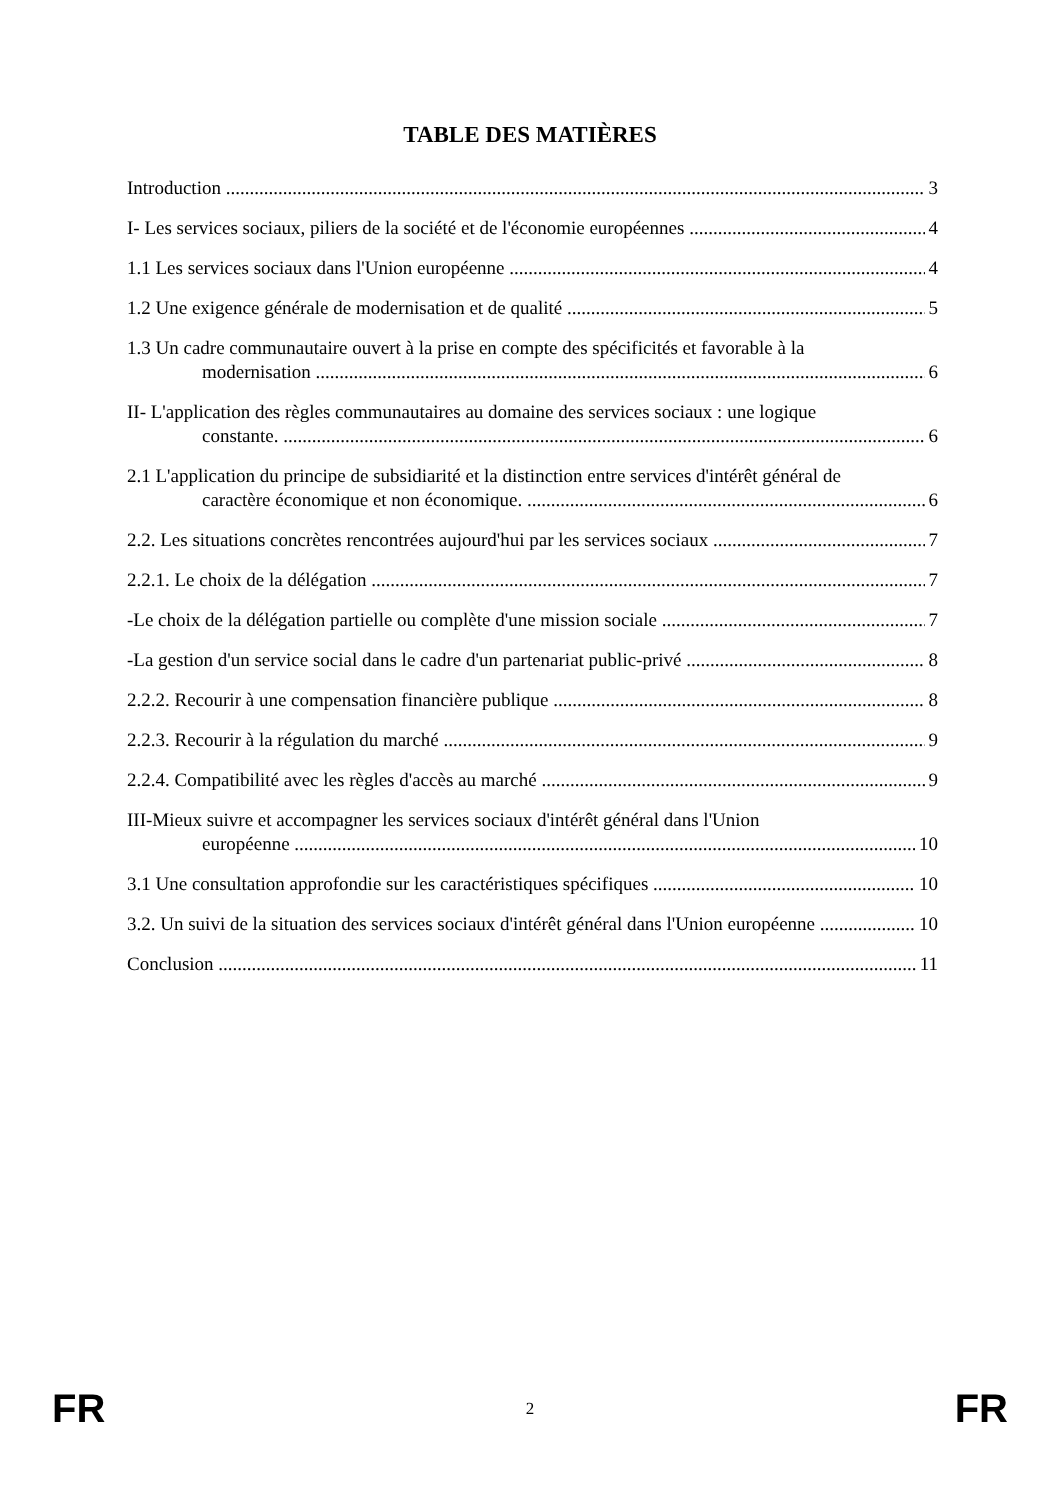TABLE DES MATIÈRES
Introduction
3
I- Les services sociaux, piliers de la société et de l'économie européennes
4
1.1 Les services sociaux dans l'Union européenne
4
1.2 Une exigence générale de modernisation et de qualité
5
1.3 Un cadre communautaire ouvert à la prise en compte des spécificités et favorable à la
modernisation
6
II- L'application des règles communautaires au domaine des services sociaux : une logique
constante.
6
2.1 L'application du principe de subsidiarité et la distinction entre services d'intérêt général de
caractère économique et non économique.
6
2.2. Les situations concrètes rencontrées aujourd'hui par les services sociaux
7
2.2.1. Le choix de la délégation
7
-Le choix de la délégation partielle ou complète d'une mission sociale
7
-La gestion d'un service social dans le cadre d'un partenariat public-privé
8
2.2.2. Recourir à une compensation financière publique
8
2.2.3. Recourir à la régulation du marché
9
2.2.4. Compatibilité avec les règles d'accès au marché
9
III-Mieux suivre et accompagner les services sociaux d'intérêt général dans l'Union
européenne
10
3.1 Une consultation approfondie sur les caractéristiques spécifiques
10
3.2. Un suivi de la situation des services sociaux d'intérêt général dans l'Union européenne
10
Conclusion
11
FR 2 FR